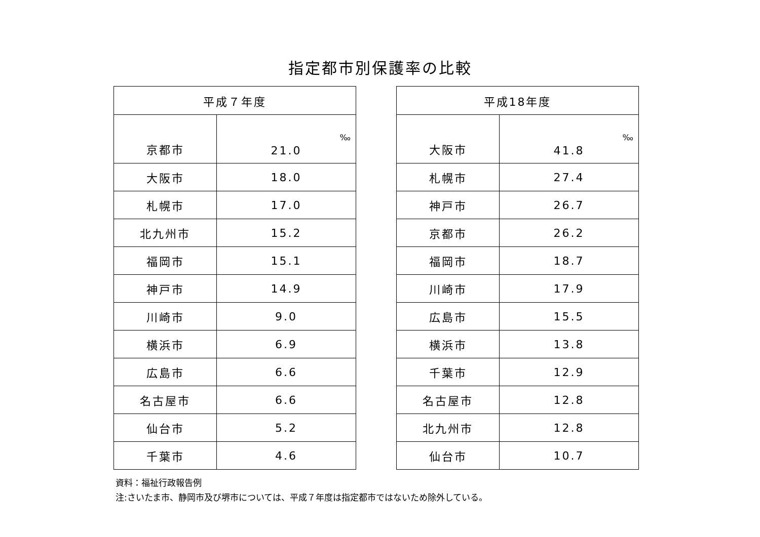指定都市別保護率の比較
| 平成７年度 | |
| --- | --- |
| 京都市 | ‰ 21.0 |
| 大阪市 | 18.0 |
| 札幌市 | 17.0 |
| 北九州市 | 15.2 |
| 福岡市 | 15.1 |
| 神戸市 | 14.9 |
| 川崎市 | 9.0 |
| 横浜市 | 6.9 |
| 広島市 | 6.6 |
| 名古屋市 | 6.6 |
| 仙台市 | 5.2 |
| 千葉市 | 4.6 |
| 平成18年度 | |
| --- | --- |
| 大阪市 | ‰ 41.8 |
| 札幌市 | 27.4 |
| 神戸市 | 26.7 |
| 京都市 | 26.2 |
| 福岡市 | 18.7 |
| 川崎市 | 17.9 |
| 広島市 | 15.5 |
| 横浜市 | 13.8 |
| 千葉市 | 12.9 |
| 名古屋市 | 12.8 |
| 北九州市 | 12.8 |
| 仙台市 | 10.7 |
資料：福祉行政報告例
注:さいたま市、静岡市及び堺市については、平成７年度は指定都市ではないため除外している。